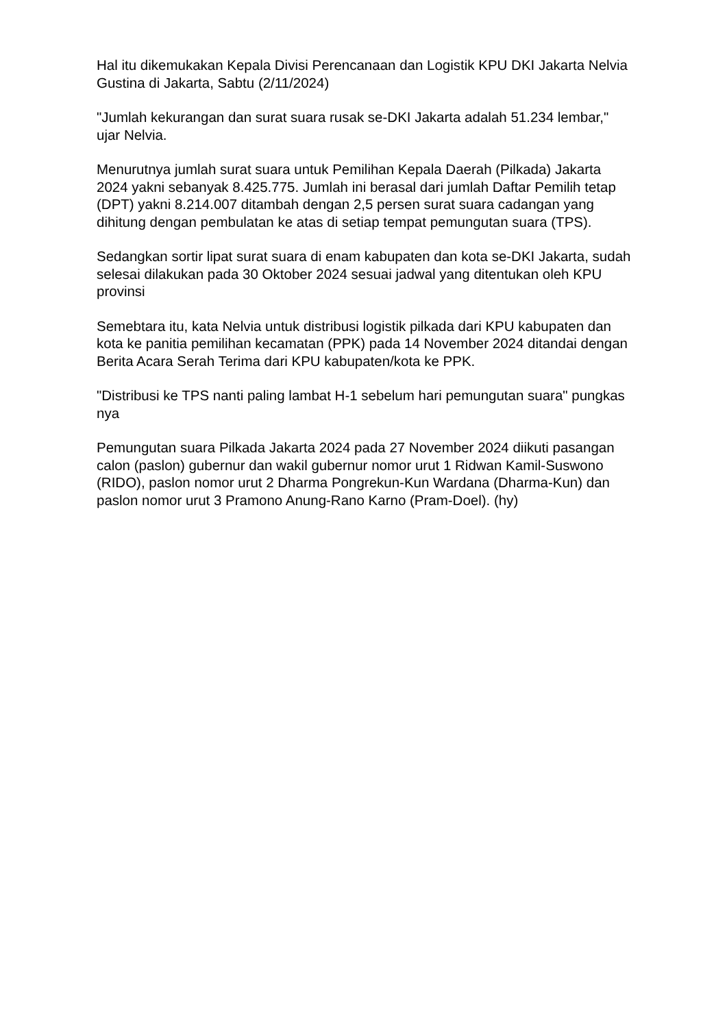Hal itu dikemukakan Kepala Divisi Perencanaan dan Logistik KPU DKI Jakarta Nelvia Gustina di Jakarta, Sabtu (2/11/2024)
"Jumlah kekurangan dan surat suara rusak se-DKI Jakarta adalah 51.234 lembar," ujar Nelvia.
Menurutnya jumlah surat suara untuk Pemilihan Kepala Daerah (Pilkada) Jakarta 2024 yakni sebanyak 8.425.775. Jumlah ini berasal dari jumlah Daftar Pemilih tetap (DPT) yakni 8.214.007 ditambah dengan 2,5 persen surat suara cadangan yang dihitung dengan pembulatan ke atas di setiap tempat pemungutan suara (TPS).
Sedangkan sortir lipat surat suara di enam kabupaten dan kota se-DKI Jakarta, sudah selesai dilakukan pada 30 Oktober 2024 sesuai jadwal yang ditentukan oleh KPU provinsi
Semebtara itu, kata Nelvia untuk distribusi logistik pilkada dari KPU kabupaten dan kota ke panitia pemilihan kecamatan (PPK) pada 14 November 2024 ditandai dengan Berita Acara Serah Terima dari KPU kabupaten/kota ke PPK.
"Distribusi ke TPS nanti paling lambat H-1 sebelum hari pemungutan suara" pungkas nya
Pemungutan suara Pilkada Jakarta 2024 pada 27 November 2024 diikuti pasangan calon (paslon) gubernur dan wakil gubernur nomor urut 1 Ridwan Kamil-Suswono (RIDO), paslon nomor urut 2 Dharma Pongrekun-Kun Wardana (Dharma-Kun) dan paslon nomor urut 3 Pramono Anung-Rano Karno (Pram-Doel). (hy)